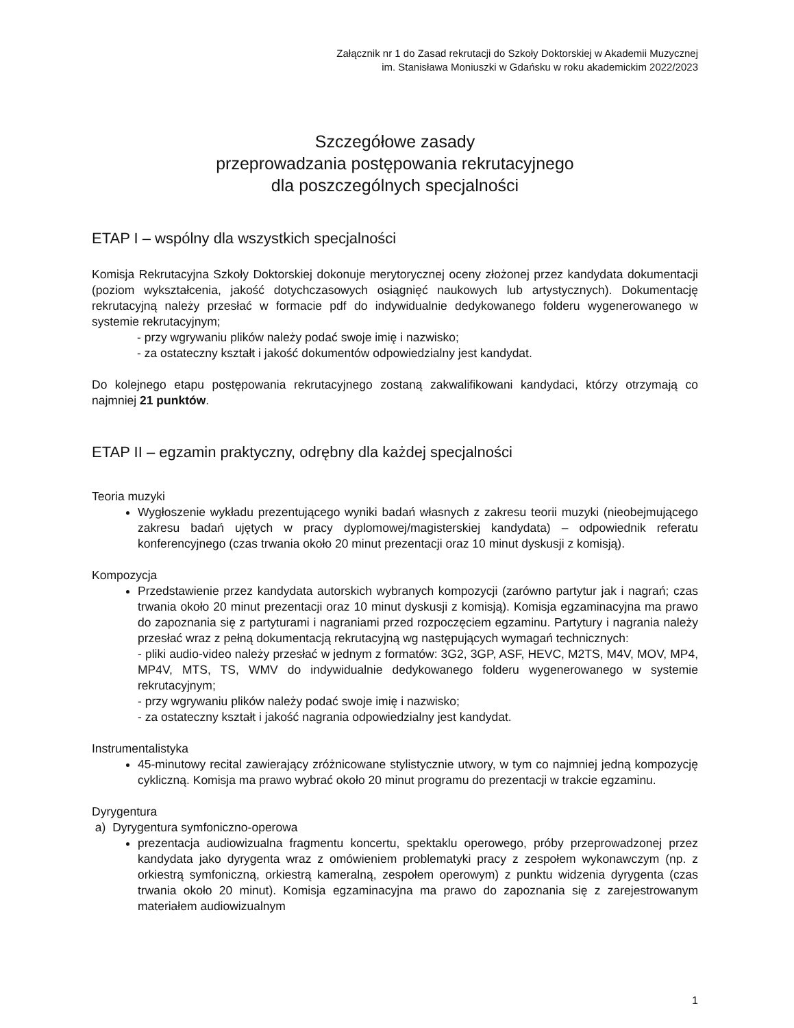Załącznik nr 1 do Zasad rekrutacji do Szkoły Doktorskiej w Akademii Muzycznej
im. Stanisława Moniuszki w Gdańsku w roku akademickim 2022/2023
Szczegółowe zasady
przeprowadzania postępowania rekrutacyjnego
dla poszczególnych specjalności
ETAP I – wspólny dla wszystkich specjalności
Komisja Rekrutacyjna Szkoły Doktorskiej dokonuje merytorycznej oceny złożonej przez kandydata dokumentacji (poziom wykształcenia, jakość dotychczasowych osiągnięć naukowych lub artystycznych). Dokumentację rekrutacyjną należy przesłać w formacie pdf do indywidualnie dedykowanego folderu wygenerowanego w systemie rekrutacyjnym;
- przy wgrywaniu plików należy podać swoje imię i nazwisko;
- za ostateczny kształt i jakość dokumentów odpowiedzialny jest kandydat.
Do kolejnego etapu postępowania rekrutacyjnego zostaną zakwalifikowani kandydaci, którzy otrzymają co najmniej 21 punktów.
ETAP II – egzamin praktyczny, odrębny dla każdej specjalności
Teoria muzyki
Wygłoszenie wykładu prezentującego wyniki badań własnych z zakresu teorii muzyki (nieobejmującego zakresu badań ujętych w pracy dyplomowej/magisterskiej kandydata) – odpowiednik referatu konferencyjnego (czas trwania około 20 minut prezentacji oraz 10 minut dyskusji z komisją).
Kompozycja
Przedstawienie przez kandydata autorskich wybranych kompozycji (zarówno partytur jak i nagrań; czas trwania około 20 minut prezentacji oraz 10 minut dyskusji z komisją). Komisja egzaminacyjna ma prawo do zapoznania się z partyturami i nagraniami przed rozpoczęciem egzaminu. Partytury i nagrania należy przesłać wraz z pełną dokumentacją rekrutacyjną wg następujących wymagań technicznych:
- pliki audio-video należy przesłać w jednym z formatów: 3G2, 3GP, ASF, HEVC, M2TS, M4V, MOV, MP4, MP4V, MTS, TS, WMV do indywidualnie dedykowanego folderu wygenerowanego w systemie rekrutacyjnym;
- przy wgrywaniu plików należy podać swoje imię i nazwisko;
- za ostateczny kształt i jakość nagrania odpowiedzialny jest kandydat.
Instrumentalistyka
45-minutowy recital zawierający zróżnicowane stylistycznie utwory, w tym co najmniej jedną kompozycję cykliczną. Komisja ma prawo wybrać około 20 minut programu do prezentacji w trakcie egzaminu.
Dyrygentura
a) Dyrygentura symfoniczno-operowa
prezentacja audiowizualna fragmentu koncertu, spektaklu operowego, próby przeprowadzonej przez kandydata jako dyrygenta wraz z omówieniem problematyki pracy z zespołem wykonawczym (np. z orkiestrą symfoniczną, orkiestrą kameralną, zespołem operowym) z punktu widzenia dyrygenta (czas trwania około 20 minut). Komisja egzaminacyjna ma prawo do zapoznania się z zarejestrowanym materiałem audiowizualnym
1